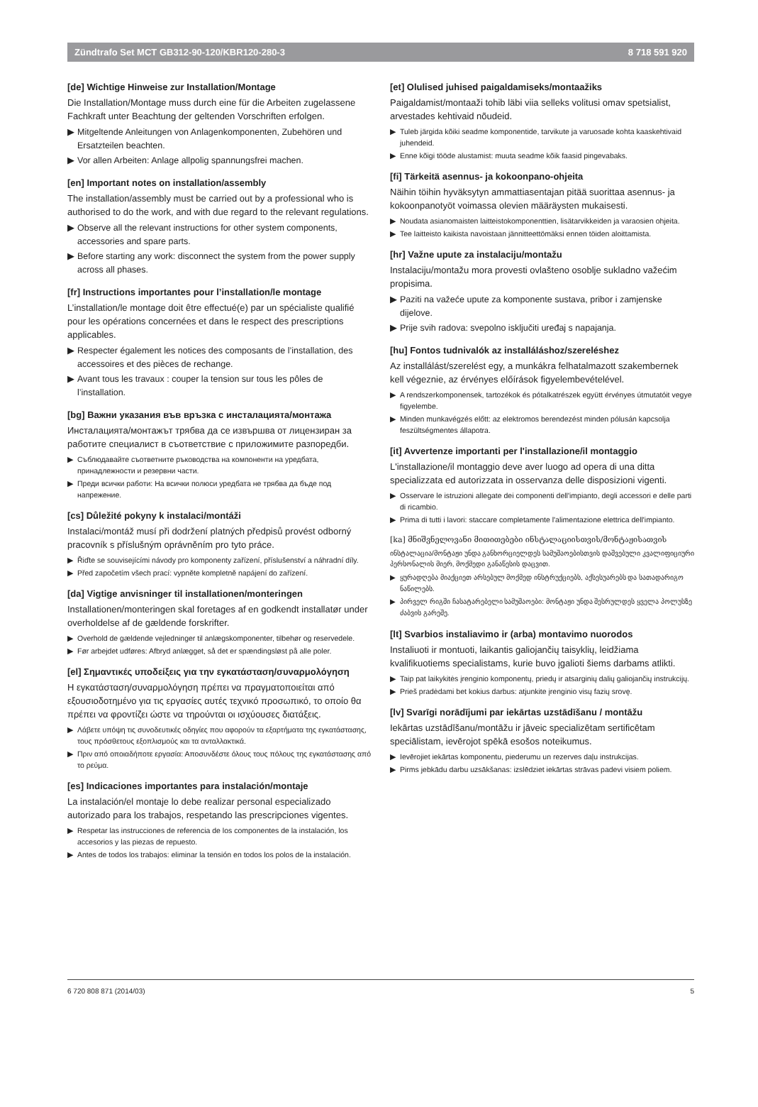Zündtrafo Set MCT GB312-90-120/KBR120-280-3 8 718 591 920
[de] Wichtige Hinweise zur Installation/Montage
Die Installation/Montage muss durch eine für die Arbeiten zugelassene Fachkraft unter Beachtung der geltenden Vorschriften erfolgen.
▶ Mitgeltende Anleitungen von Anlagenkomponenten, Zubehören und Ersatzteilen beachten.
▶ Vor allen Arbeiten: Anlage allpolig spannungsfrei machen.
[en] Important notes on installation/assembly
The installation/assembly must be carried out by a professional who is authorised to do the work, and with due regard to the relevant regulations.
▶ Observe all the relevant instructions for other system components, accessories and spare parts.
▶ Before starting any work: disconnect the system from the power supply across all phases.
[fr] Instructions importantes pour l’installation/le montage
L’installation/le montage doit être effectué(e) par un spécialiste qualifié pour les opérations concernées et dans le respect des prescriptions applicables.
▶ Respecter également les notices des composants de l’installation, des accessoires et des pièces de rechange.
▶ Avant tous les travaux : couper la tension sur tous les pôles de l’installation.
[bg] Важни указания във връзка с инсталацията/монтажа
Инсталацията/монтажът трябва да се извършва от лицензиран за работите специалист в съответствие с приложимите разпоредби.
▶ Съблюдавайте съответните ръководства на компоненти на уредбата, принадлежности и резервни части.
▶ Преди всички работи: На всички полюси уредбата не трябва да бъде под напрежение.
[cs] Důležité pokyny k instalaci/montáži
Instalaci/montáž musí při dodržení platných předpisů provést odborný pracovník s příslušným oprávněním pro tyto práce.
▶ Řiďte se souvisejícími návody pro komponenty zařízení, příslušenství a náhradní díly.
▶ Před započetím všech prací: vypněte kompletně napájení do zařízení.
[da] Vigtige anvisninger til installationen/monteringen
Installationen/monteringen skal foretages af en godkendt installatør under overholdelse af de gældende forskrifter.
▶ Overhold de gældende vejledninger til anlægskomponenter, tilbehør og reservedele.
▶ Før arbejdet udføres: Afbryd anlægget, så det er spændingsløst på alle poler.
[el] Σημαντικές υποδείξεις για την εγκατάσταση/συναρμολόγηση
Η εγκατάσταση/συναρμολόγηση πρέπει να πραγματοποιείται από εξουσιοδοτημένο για τις εργασίες αυτές τεχνικό προσωπικό, το οποίο θα πρέπει να φροντίζει ώστε να τηρούνται οι ισχύουσες διατάξεις.
▶ Λάβετε υπόψη τις συνοδευτικές οδηγίες που αφορούν τα εξαρτήματα της εγκατάστασης, τους πρόσθετους εξοπλισμούς και τα ανταλλακτικά.
▶ Πριν από οποιαδήποτε εργασία: Αποσυνδέστε όλους τους πόλους της εγκατάστασης από το ρεύμα.
[es] Indicaciones importantes para instalación/montaje
La instalación/el montaje lo debe realizar personal especializado autorizado para los trabajos, respetando las prescripciones vigentes.
▶ Respetar las instrucciones de referencia de los componentes de la instalación, los accesorios y las piezas de repuesto.
▶ Antes de todos los trabajos: eliminar la tensión en todos los polos de la instalación.
[et] Olulised juhised paigaldamiseks/montaažiks
Paigaldamist/montaaži tohib läbi viia selleks volitusi omav spetsialist, arvestades kehtivaid nõudeid.
▶ Tuleb järgida kõiki seadme komponentide, tarvikute ja varuosade kohta kaaskehtivaid juhendeid.
▶ Enne kõigi tööde alustamist: muuta seadme kõik faasid pingevabaks.
[fi] Tärkeitä asennus- ja kokoonpano-ohjeita
Näihin töihin hyväksytyn ammattiasentajan pitää suorittaa asennus- ja kokoonpanotyöt voimassa olevien määräysten mukaisesti.
▶ Noudata asianomaisten laitteistokomponenttien, lisätarvikkeiden ja varaosien ohjeita.
▶ Tee laitteisto kaikista navoistaan jännitteettömäksi ennen töiden aloittamista.
[hr] Važne upute za instalaciju/montažu
Instalaciju/montažu mora provesti ovlašteno osoblje sukladno važećim propisima.
▶ Paziti na važeće upute za komponente sustava, pribor i zamjenske dijelove.
▶ Prije svih radova: svepolno isključiti uređaj s napajanja.
[hu] Fontos tudnivalók az installáláshoz/szereléshez
Az installálást/szerelést egy, a munkákra felhatalmazott szakembernek kell végeznie, az érvényes előírások figyelembevételével.
▶ A rendszerkomponensek, tartozékok és pótalkatrészek együtt érvényes útmutatóit vegye figyelembe.
▶ Minden munkavégzés előtt: az elektromos berendezést minden pólusán kapcsolja feszültségmentes állapotra.
[it] Avvertenze importanti per l'installazione/il montaggio
L'installazione/il montaggio deve aver luogo ad opera di una ditta specializzata ed autorizzata in osservanza delle disposizioni vigenti.
▶ Osservare le istruzioni allegate dei componenti dell'impianto, degli accessori e delle parti di ricambio.
▶ Prima di tutti i lavori: staccare completamente l'alimentazione elettrica dell'impianto.
[ka] მნიშვნელოვანი მითითებები ინსტალაციისთვის/მონტაჟისათვის
ინსტალაცია/მონტაჟი უნდა განხორციელდეს სამუშაოებისთვის დაშვებული კვალიფიციური პერსონალის მიერ, მოქმედი განაწესის დაცვით.
▶ ყურადღება მიაქციეთ არსებულ მოქმედ ინსტრუქციებს, აქსესუარებს და სათადარიგო ნაწილებს.
▶ პირველ რიგში ჩასატარებელი სამუშაოები: მონტაჟი უნდა შესრულდეს ყველა პოლუსზე ძაბვის გარეშე.
[lt] Svarbios instaliavimo ir (arba) montavimo nuorodos
Instaliuoti ir montuoti, laikantis galiojančių taisyklių, leidžiama kvalifikuotiems specialistams, kurie buvo įgalioti šiems darbams atlikti.
▶ Taip pat laikykitės įrenginio komponentų, priedų ir atsarginių dalių galiojančių instrukcijų.
▶ Prieš pradėdami bet kokius darbus: atjunkite įrenginio visų fazių srovę.
[lv] Svarīgi norādījumi par iekārtas uzstādīšanu / montāžu
Iekārtas uzstādīšanu/montāžu ir jāveic specializētam sertificētam speciālistam, ievērojot spēkā esošos noteikumus.
▶ Ievērojiet iekārtas komponentu, piederumu un rezerves daļu instrukcijas.
▶ Pirms jebkādu darbu uzsākšanas: izslēdziet iekārtas strāvas padevi visiem poliem.
6 720 808 871 (2014/03) 5